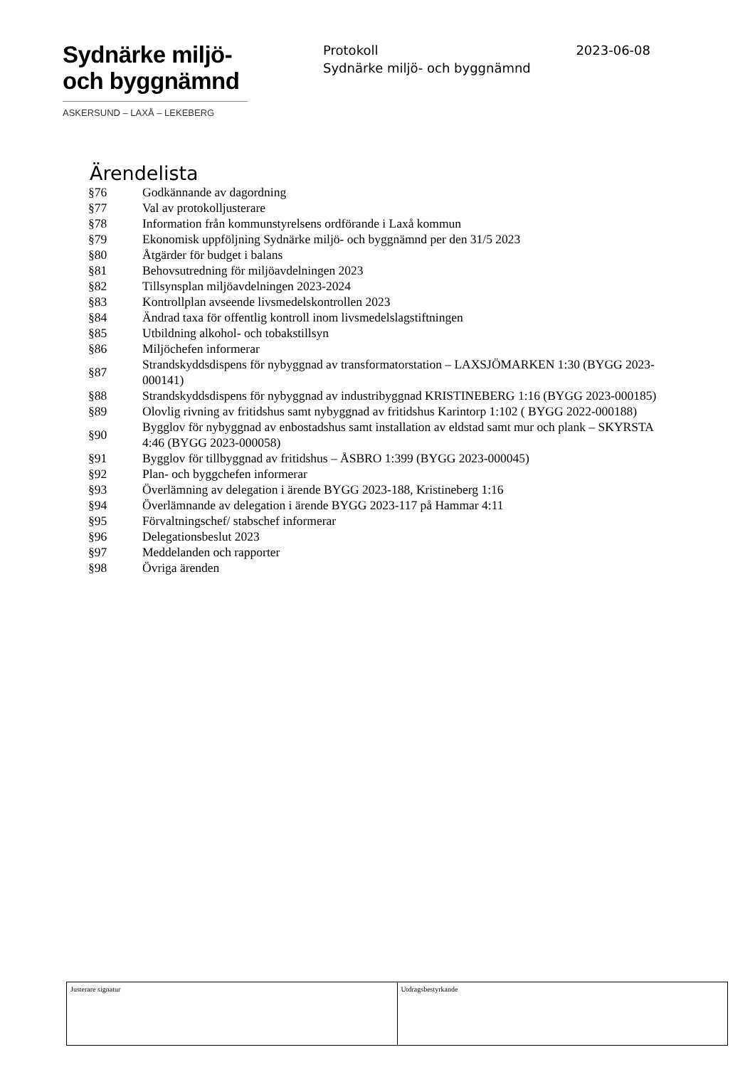Sydnärke miljö-
och byggnämnd
ASKERSUND – LAXÅ – LEKEBERG
Protokoll 2023-06-08
Sydnärke miljö- och byggnämnd
Ärendelista
| §76 | Godkännande av dagordning |
| §77 | Val av protokolljusterare |
| §78 | Information från kommunstyrelsens ordförande i Laxå kommun |
| §79 | Ekonomisk uppföljning Sydnärke miljö- och byggnämnd per den 31/5 2023 |
| §80 | Åtgärder för budget i balans |
| §81 | Behovsutredning för miljöavdelningen 2023 |
| §82 | Tillsynsplan miljöavdelningen 2023-2024 |
| §83 | Kontrollplan avseende livsmedelskontrollen 2023 |
| §84 | Ändrad taxa för offentlig kontroll inom livsmedelslagstiftningen |
| §85 | Utbildning alkohol- och tobakstillsyn |
| §86 | Miljöchefen informerar |
| §87 | Strandskyddsdispens för nybyggnad av transformatorstation – LAXSJÖMARKEN 1:30 (BYGG 2023-000141) |
| §88 | Strandskyddsdispens för nybyggnad av industribyggnad KRISTINEBERG 1:16 (BYGG 2023-000185) |
| §89 | Olovlig rivning av fritidshus samt nybyggnad av fritidshus Karintorp 1:102 ( BYGG 2022-000188) |
| §90 | Bygglov för nybyggnad av enbostadshus samt installation av eldstad samt mur och plank – SKYRSTA 4:46 (BYGG 2023-000058) |
| §91 | Bygglov för tillbyggnad av fritidshus – ÅSBRO 1:399 (BYGG 2023-000045) |
| §92 | Plan- och byggchefen informerar |
| §93 | Överlämning av delegation i ärende BYGG 2023-188, Kristineberg 1:16 |
| §94 | Överlämnande av delegation i ärende BYGG 2023-117 på Hammar 4:11 |
| §95 | Förvaltningschef/ stabschef informerar |
| §96 | Delegationsbeslut 2023 |
| §97 | Meddelanden och rapporter |
| §98 | Övriga ärenden |
| Justerare signatur | Utdragsbestyrkande |